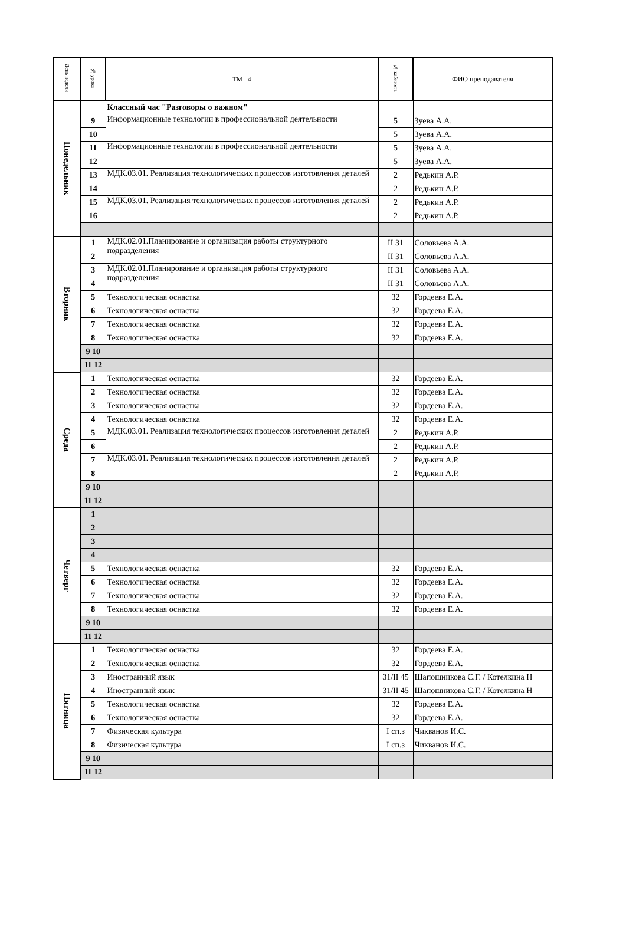| День недели | № урока | ТМ - 4 | № кабинета | ФИО преподавателя |
| --- | --- | --- | --- | --- |
| Понедельник | | Классный час "Разговоры о важном" | | |
| | 9 | Информационные технологии в профессиональной деятельности | 5 | Зуева А.А. |
| | 10 | | 5 | Зуева А.А. |
| | 11 | Информационные технологии в профессиональной деятельности | 5 | Зуева А.А. |
| | 12 | | 5 | Зуева А.А. |
| | 13 | МДК.03.01. Реализация технологических процессов изготовления деталей | 2 | Редькин А.Р. |
| | 14 | | 2 | Редькин А.Р. |
| | 15 | МДК.03.01. Реализация технологических процессов изготовления деталей | 2 | Редькин А.Р. |
| | 16 | | 2 | Редькин А.Р. |
| Вторник | 1 | МДК.02.01.Планирование и организация работы структурного подразделения | II 31 | Соловьева А.А. |
| | 2 | | II 31 | Соловьева А.А. |
| | 3 | МДК.02.01.Планирование и организация работы структурного подразделения | II 31 | Соловьева А.А. |
| | 4 | | II 31 | Соловьева А.А. |
| | 5 | Технологическая оснастка | 32 | Гордеева Е.А. |
| | 6 | Технологическая оснастка | 32 | Гордеева Е.А. |
| | 7 | Технологическая оснастка | 32 | Гордеева Е.А. |
| | 8 | Технологическая оснастка | 32 | Гордеева Е.А. |
| | 9 10 | | | |
| | 11 12 | | | |
| Среда | 1 | Технологическая оснастка | 32 | Гордеева Е.А. |
| | 2 | Технологическая оснастка | 32 | Гордеева Е.А. |
| | 3 | Технологическая оснастка | 32 | Гордеева Е.А. |
| | 4 | Технологическая оснастка | 32 | Гордеева Е.А. |
| | 5 | МДК.03.01. Реализация технологических процессов изготовления деталей | 2 | Редькин А.Р. |
| | 6 | | 2 | Редькин А.Р. |
| | 7 | МДК.03.01. Реализация технологических процессов изготовления деталей | 2 | Редькин А.Р. |
| | 8 | | 2 | Редькин А.Р. |
| | 9 10 | | | |
| | 11 12 | | | |
| Четверг | 1 | | | |
| | 2 | | | |
| | 3 | | | |
| | 4 | | | |
| | 5 | Технологическая оснастка | 32 | Гордеева Е.А. |
| | 6 | Технологическая оснастка | 32 | Гордеева Е.А. |
| | 7 | Технологическая оснастка | 32 | Гордеева Е.А. |
| | 8 | Технологическая оснастка | 32 | Гордеева Е.А. |
| | 9 10 | | | |
| | 11 12 | | | |
| Пятница | 1 | Технологическая оснастка | 32 | Гордеева Е.А. |
| | 2 | Технологическая оснастка | 32 | Гордеева Е.А. |
| | 3 | Иностранный язык | 31/II 45 | Шапошникова С.Г. / Котелкина Н |
| | 4 | Иностранный язык | 31/II 45 | Шапошникова С.Г. / Котелкина Н |
| | 5 | Технологическая оснастка | 32 | Гордеева Е.А. |
| | 6 | Технологическая оснастка | 32 | Гордеева Е.А. |
| | 7 | Физическая культура | I сп.з | Чикванов И.С. |
| | 8 | Физическая культура | I сп.з | Чикванов И.С. |
| | 9 10 | | | |
| | 11 12 | | | |